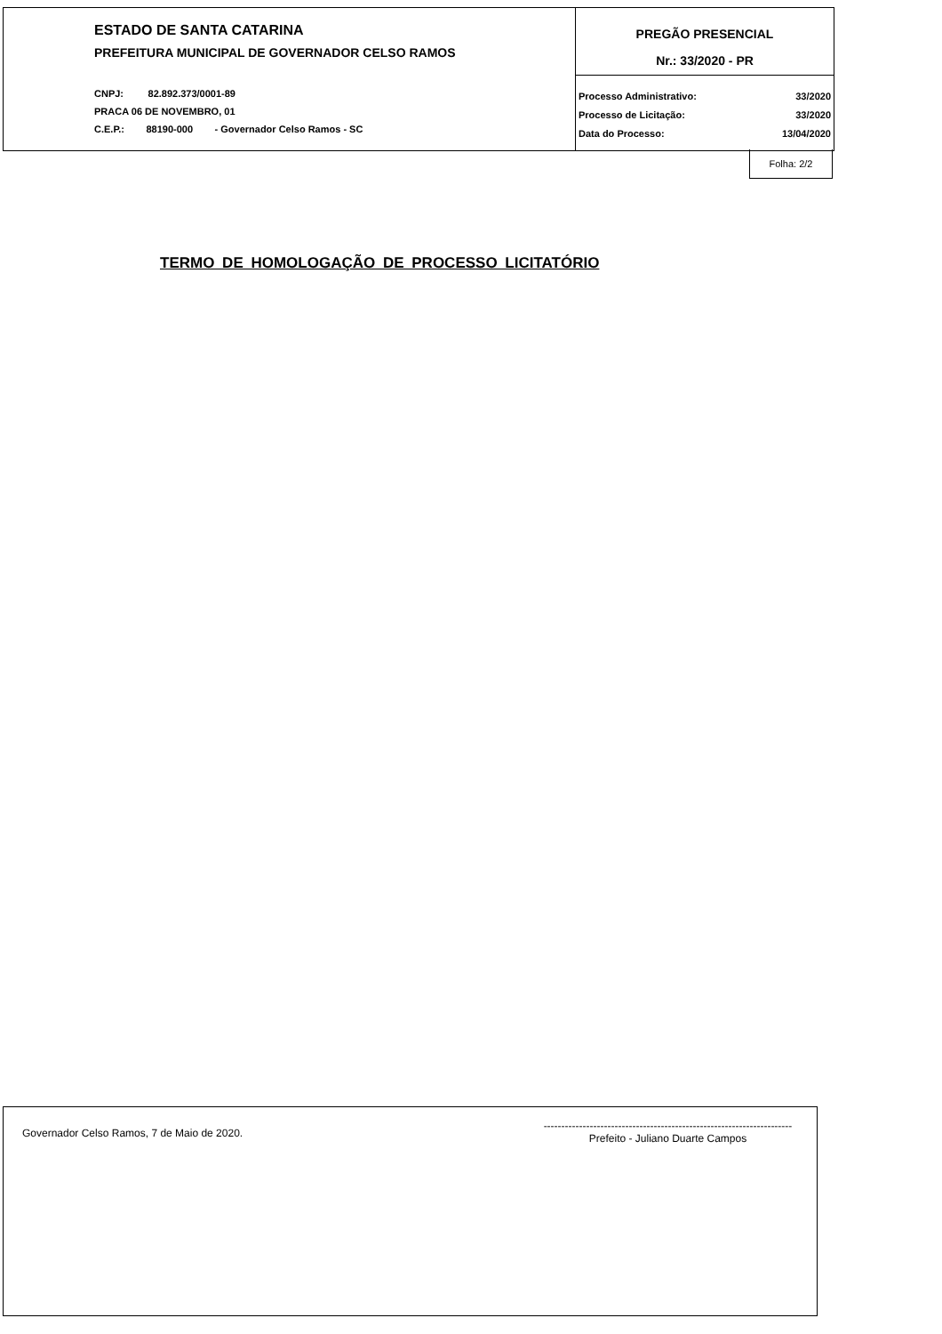ESTADO DE SANTA CATARINA
PREFEITURA MUNICIPAL DE GOVERNADOR CELSO RAMOS
CNPJ: 82.892.373/0001-89
PRACA 06 DE NOVEMBRO, 01
C.E.P.: 88190-000 - Governador Celso Ramos - SC
PREGÃO PRESENCIAL
Nr.: 33/2020 - PR
| Processo Administrativo: | 33/2020 |
| Processo de Licitação: | 33/2020 |
| Data do Processo: | 13/04/2020 |
Folha: 2/2
TERMO DE HOMOLOGAÇÃO DE PROCESSO LICITATÓRIO
Governador Celso Ramos, 7 de Maio de 2020.
----------------------------------------------------------------------
Prefeito - Juliano Duarte Campos